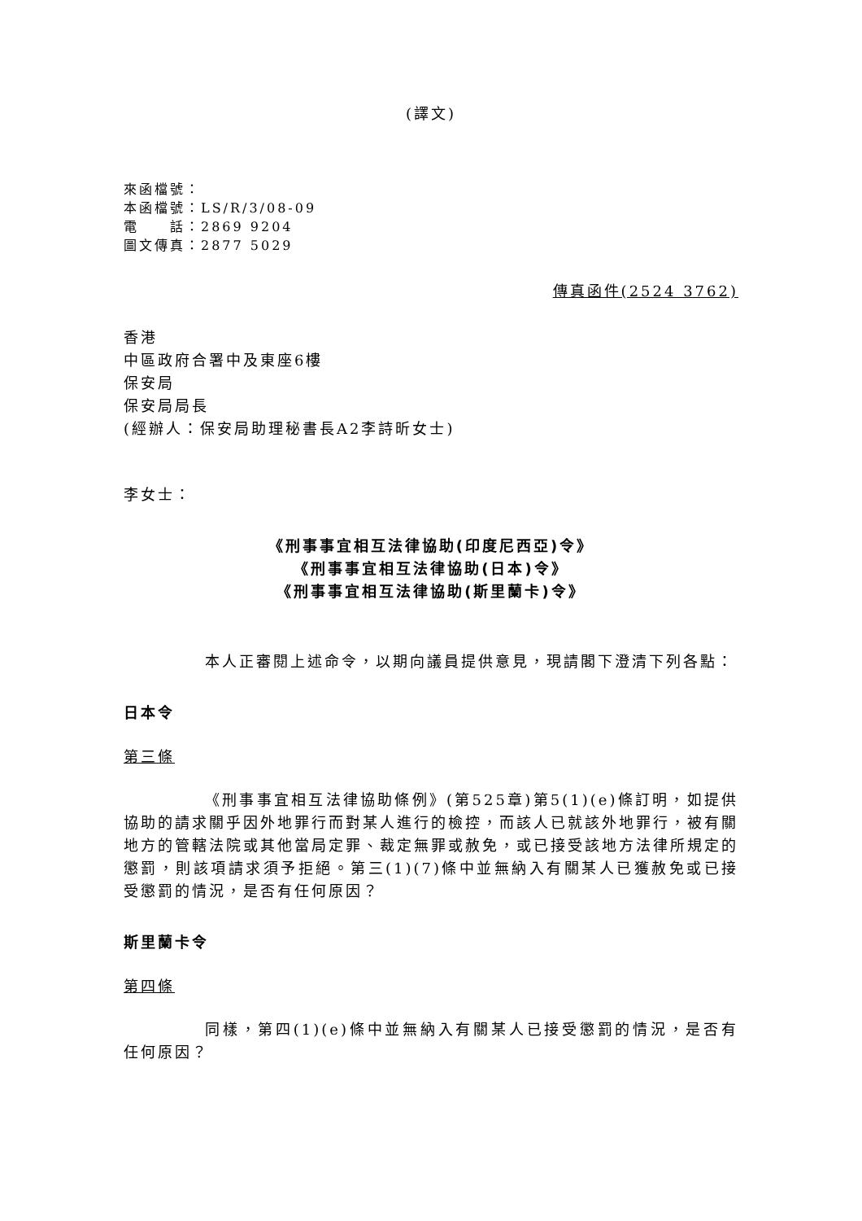(譯文)
來函檔號：
本函檔號：LS/R/3/08-09
電　　話：2869 9204
圖文傳真：2877 5029
傳真函件(2524 3762)
香港
中區政府合署中及東座6樓
保安局
保安局局長
(經辦人：保安局助理秘書長A2李詩昕女士)
李女士：
《刑事事宜相互法律協助(印度尼西亞)令》
《刑事事宜相互法律協助(日本)令》
《刑事事宜相互法律協助(斯里蘭卡)令》
本人正審閱上述命令，以期向議員提供意見，現請閣下澄清下列各點：
日本令
第三條
《刑事事宜相互法律協助條例》(第525章)第5(1)(e)條訂明，如提供協助的請求關乎因外地罪行而對某人進行的檢控，而該人已就該外地罪行，被有關地方的管轄法院或其他當局定罪、裁定無罪或赦免，或已接受該地方法律所規定的懲罰，則該項請求須予拒絕。第三(1)(7)條中並無納入有關某人已獲赦免或已接受懲罰的情況，是否有任何原因？
斯里蘭卡令
第四條
同樣，第四(1)(e)條中並無納入有關某人已接受懲罰的情況，是否有任何原因？